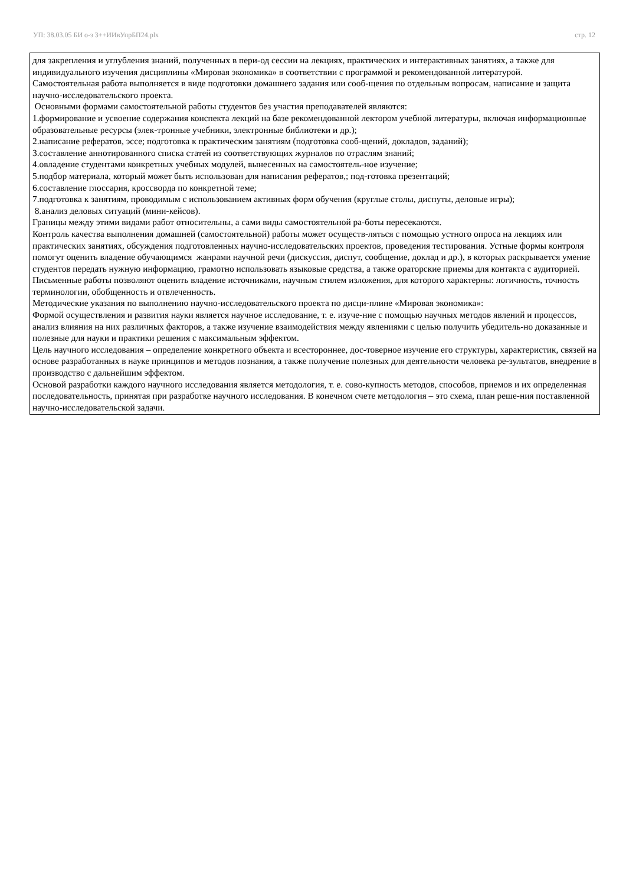УП: 38.03.05 БИ о-з 3++ИИвУпрБП24.plx стр. 12
для закрепления и углубления знаний, полученных в пери-од сессии на лекциях, практических и интерактивных занятиях, а также для индивидуального изучения дисциплины «Мировая экономика» в соответствии с программой и рекомендованной литературой.
Самостоятельная работа выполняется в виде подготовки домашнего задания или сооб-щения по отдельным вопросам, написание и защита научно-исследовательского проекта.
Основными формами самостоятельной работы студентов без участия преподавателей являются:
1.формирование и усвоение содержания конспекта лекций на базе рекомендованной лектором учебной литературы, включая информационные образовательные ресурсы (элек-тронные учебники, электронные библиотеки и др.);
2.написание рефератов, эссе; подготовка к практическим занятиям (подготовка сооб-щений, докладов, заданий);
3.составление аннотированного списка статей из соответствующих журналов по отраслям знаний;
4.овладение студентами конкретных учебных модулей, вынесенных на самостоятель-ное изучение;
5.подбор материала, который может быть использован для написания рефератов,; под-готовка презентаций;
6.составление глоссария, кроссворда по конкретной теме;
7.подготовка к занятиям, проводимым с использованием активных форм обучения (круглые столы, диспуты, деловые игры);
8.анализ деловых ситуаций (мини-кейсов).
Границы между этими видами работ относительны, а сами виды самостоятельной ра-боты пересекаются.
Контроль качества выполнения домашней (самостоятельной) работы может осуществ-ляться с помощью устного опроса на лекциях или практических занятиях, обсуждения подготовленных научно-исследовательских проектов, проведения тестирования. Устные формы контроля помогут оценить владение обучающимся жанрами научной речи (дискуссия, диспут, сообщение, доклад и др.), в которых раскрывается умение студентов передать нужную информацию, грамотно использовать языковые средства, а также ораторские приемы для контакта с аудиторией. Письменные работы позволяют оценить владение источниками, научным стилем изложения, для которого характерны: логичность, точность терминологии, обобщенность и отвлеченность.
Методические указания по выполнению научно-исследовательского проекта по дисци-плине «Мировая экономика»:
Формой осуществления и развития науки является научное исследование, т. е. изуче-ние с помощью научных методов явлений и процессов, анализ влияния на них различных факторов, а также изучение взаимодействия между явлениями с целью получить убедитель-но доказанные и полезные для науки и практики решения с максимальным эффектом.
Цель научного исследования – определение конкретного объекта и всестороннее, дос-товерное изучение его структуры, характеристик, связей на основе разработанных в науке принципов и методов познания, а также получение полезных для деятельности человека ре-зультатов, внедрение в производство с дальнейшим эффектом.
Основой разработки каждого научного исследования является методология, т. е. сово-купность методов, способов, приемов и их определенная последовательность, принятая при разработке научного исследования. В конечном счете методология – это схема, план реше-ния поставленной научно-исследовательской задачи.